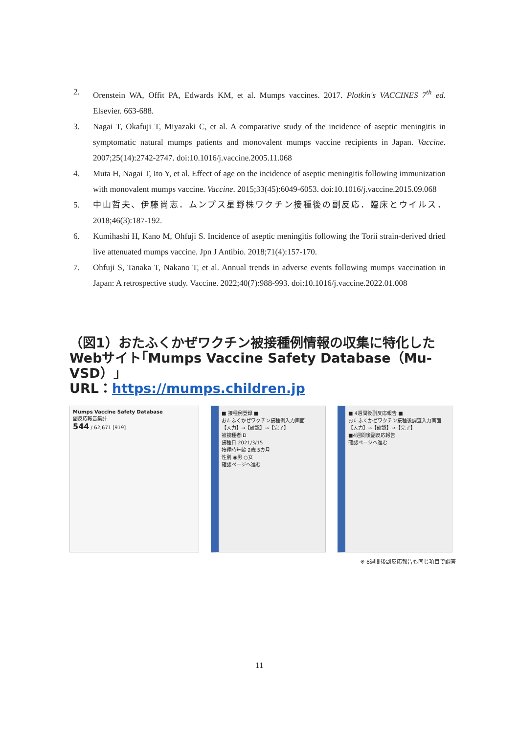2. Orenstein WA, Offit PA, Edwards KM, et al. Mumps vaccines. 2017. Plotkin's VACCINES 7<sup>th</sup> ed. Elsevier. 663-688.
3. Nagai T, Okafuji T, Miyazaki C, et al. A comparative study of the incidence of aseptic meningitis in symptomatic natural mumps patients and monovalent mumps vaccine recipients in Japan. Vaccine. 2007;25(14):2742-2747. doi:10.1016/j.vaccine.2005.11.068
4. Muta H, Nagai T, Ito Y, et al. Effect of age on the incidence of aseptic meningitis following immunization with monovalent mumps vaccine. Vaccine. 2015;33(45):6049-6053. doi:10.1016/j.vaccine.2015.09.068
5. 中山哲夫、伊藤尚志．ムンプス星野株ワクチン接種後の副反応．臨床とウイルス．2018;46(3):187-192.
6. Kumihashi H, Kano M, Ohfuji S. Incidence of aseptic meningitis following the Torii strain-derived dried live attenuated mumps vaccine. Jpn J Antibio. 2018;71(4):157-170.
7. Ohfuji S, Tanaka T, Nakano T, et al. Annual trends in adverse events following mumps vaccination in Japan: A retrospective study. Vaccine. 2022;40(7):988-993. doi:10.1016/j.vaccine.2022.01.008
（図1）おたふくかぜワクチン被接種例情報の収集に特化したWebサイト｢Mumps Vaccine Safety Database（Mu-VSD）」
URL：https://mumps.children.jp
Mumps Vaccine Safety Database
副反応報告集計
544 / 62,671 [919]
■ 接種例登録 ■
おたふくかぜワクチン接種例入力画面
【入力】→【確認】→【完了】
被接種者ID
接種日 2021/3/15
接種時年齢 2歳 5カ月
性別 ◉男 ○女
確認ページへ進む
■ 4週間後副反応報告 ■
おたふくかぜワクチン接種後調査入力画面
【入力】→【確認】→【完了】
■4週間後副反応報告
確認ページへ進む
※ 8週間後副反応報告も同じ項目で調査
11